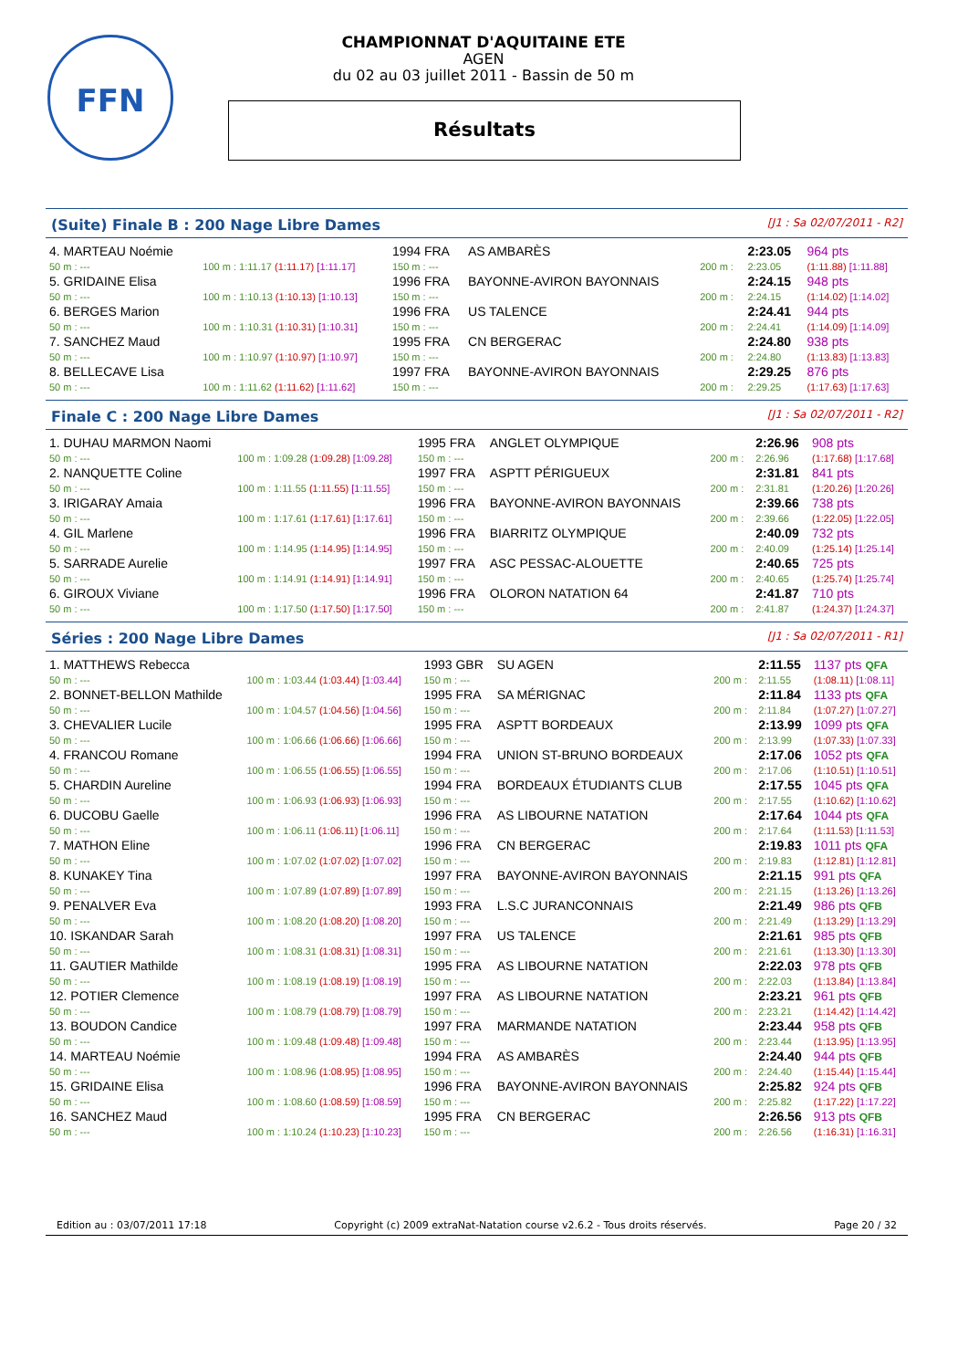FFN
CHAMPIONNAT D'AQUITAINE ETE
AGEN
du 02 au 03 juillet 2011 - Bassin de 50 m
Résultats
(Suite) Finale B : 200 Nage Libre Dames [J1 : Sa 02/07/2011 - R2]
| 4. MARTEAU Noémie | | 1994 FRA | AS AMBARÈS | | 2:23.05 | 964 pts |
| 50 m : --- | 100 m : 1:11.17 (1:11.17) [1:11.17] | 150 m : --- | | 200 m : | 2:23.05 | (1:11.88) [1:11.88] |
| 5. GRIDAINE Elisa | | 1996 FRA | BAYONNE-AVIRON BAYONNAIS | | 2:24.15 | 948 pts |
| 50 m : --- | 100 m : 1:10.13 (1:10.13) [1:10.13] | 150 m : --- | | 200 m : | 2:24.15 | (1:14.02) [1:14.02] |
| 6. BERGES Marion | | 1996 FRA | US TALENCE | | 2:24.41 | 944 pts |
| 50 m : --- | 100 m : 1:10.31 (1:10.31) [1:10.31] | 150 m : --- | | 200 m : | 2:24.41 | (1:14.09) [1:14.09] |
| 7. SANCHEZ Maud | | 1995 FRA | CN BERGERAC | | 2:24.80 | 938 pts |
| 50 m : --- | 100 m : 1:10.97 (1:10.97) [1:10.97] | 150 m : --- | | 200 m : | 2:24.80 | (1:13.83) [1:13.83] |
| 8. BELLECAVE Lisa | | 1997 FRA | BAYONNE-AVIRON BAYONNAIS | | 2:29.25 | 876 pts |
| 50 m : --- | 100 m : 1:11.62 (1:11.62) [1:11.62] | 150 m : --- | | 200 m : | 2:29.25 | (1:17.63) [1:17.63] |
Finale C : 200 Nage Libre Dames [J1 : Sa 02/07/2011 - R2]
| 1. DUHAU MARMON Naomi | | 1995 FRA | ANGLET OLYMPIQUE | | 2:26.96 | 908 pts |
| 50 m : --- | 100 m : 1:09.28 (1:09.28) [1:09.28] | 150 m : --- | | 200 m : | 2:26.96 | (1:17.68) [1:17.68] |
| 2. NANQUETTE Coline | | 1997 FRA | ASPTT PÉRIGUEUX | | 2:31.81 | 841 pts |
| 50 m : --- | 100 m : 1:11.55 (1:11.55) [1:11.55] | 150 m : --- | | 200 m : | 2:31.81 | (1:20.26) [1:20.26] |
| 3. IRIGARAY Amaia | | 1996 FRA | BAYONNE-AVIRON BAYONNAIS | | 2:39.66 | 738 pts |
| 50 m : --- | 100 m : 1:17.61 (1:17.61) [1:17.61] | 150 m : --- | | 200 m : | 2:39.66 | (1:22.05) [1:22.05] |
| 4. GIL Marlene | | 1996 FRA | BIARRITZ OLYMPIQUE | | 2:40.09 | 732 pts |
| 50 m : --- | 100 m : 1:14.95 (1:14.95) [1:14.95] | 150 m : --- | | 200 m : | 2:40.09 | (1:25.14) [1:25.14] |
| 5. SARRADE Aurelie | | 1997 FRA | ASC PESSAC-ALOUETTE | | 2:40.65 | 725 pts |
| 50 m : --- | 100 m : 1:14.91 (1:14.91) [1:14.91] | 150 m : --- | | 200 m : | 2:40.65 | (1:25.74) [1:25.74] |
| 6. GIROUX Viviane | | 1996 FRA | OLORON NATATION 64 | | 2:41.87 | 710 pts |
| 50 m : --- | 100 m : 1:17.50 (1:17.50) [1:17.50] | 150 m : --- | | 200 m : | 2:41.87 | (1:24.37) [1:24.37] |
Séries : 200 Nage Libre Dames [J1 : Sa 02/07/2011 - R1]
| 1. MATTHEWS Rebecca | | 1993 GBR | SU AGEN | | 2:11.55 | 1137 pts QFA |
| 50 m : --- | 100 m : 1:03.44 (1:03.44) [1:03.44] | 150 m : --- | | 200 m : | 2:11.55 | (1:08.11) [1:08.11] |
| 2. BONNET-BELLON Mathilde | | 1995 FRA | SA MÉRIGNAC | | 2:11.84 | 1133 pts QFA |
| 50 m : --- | 100 m : 1:04.57 (1:04.56) [1:04.56] | 150 m : --- | | 200 m : | 2:11.84 | (1:07.27) [1:07.27] |
| 3. CHEVALIER Lucile | | 1995 FRA | ASPTT BORDEAUX | | 2:13.99 | 1099 pts QFA |
| 50 m : --- | 100 m : 1:06.66 (1:06.66) [1:06.66] | 150 m : --- | | 200 m : | 2:13.99 | (1:07.33) [1:07.33] |
| 4. FRANCOU Romane | | 1994 FRA | UNION ST-BRUNO BORDEAUX | | 2:17.06 | 1052 pts QFA |
| 50 m : --- | 100 m : 1:06.55 (1:06.55) [1:06.55] | 150 m : --- | | 200 m : | 2:17.06 | (1:10.51) [1:10.51] |
| 5. CHARDIN Aureline | | 1994 FRA | BORDEAUX ÉTUDIANTS CLUB | | 2:17.55 | 1045 pts QFA |
| 50 m : --- | 100 m : 1:06.93 (1:06.93) [1:06.93] | 150 m : --- | | 200 m : | 2:17.55 | (1:10.62) [1:10.62] |
| 6. DUCOBU Gaelle | | 1996 FRA | AS LIBOURNE NATATION | | 2:17.64 | 1044 pts QFA |
| 50 m : --- | 100 m : 1:06.11 (1:06.11) [1:06.11] | 150 m : --- | | 200 m : | 2:17.64 | (1:11.53) [1:11.53] |
| 7. MATHON Eline | | 1996 FRA | CN BERGERAC | | 2:19.83 | 1011 pts QFA |
| 50 m : --- | 100 m : 1:07.02 (1:07.02) [1:07.02] | 150 m : --- | | 200 m : | 2:19.83 | (1:12.81) [1:12.81] |
| 8. KUNAKEY Tina | | 1997 FRA | BAYONNE-AVIRON BAYONNAIS | | 2:21.15 | 991 pts QFA |
| 50 m : --- | 100 m : 1:07.89 (1:07.89) [1:07.89] | 150 m : --- | | 200 m : | 2:21.15 | (1:13.26) [1:13.26] |
| 9. PENALVER Eva | | 1993 FRA | L.S.C JURANCONNAIS | | 2:21.49 | 986 pts QFB |
| 50 m : --- | 100 m : 1:08.20 (1:08.20) [1:08.20] | 150 m : --- | | 200 m : | 2:21.49 | (1:13.29) [1:13.29] |
| 10. ISKANDAR Sarah | | 1997 FRA | US TALENCE | | 2:21.61 | 985 pts QFB |
| 50 m : --- | 100 m : 1:08.31 (1:08.31) [1:08.31] | 150 m : --- | | 200 m : | 2:21.61 | (1:13.30) [1:13.30] |
| 11. GAUTIER Mathilde | | 1995 FRA | AS LIBOURNE NATATION | | 2:22.03 | 978 pts QFB |
| 50 m : --- | 100 m : 1:08.19 (1:08.19) [1:08.19] | 150 m : --- | | 200 m : | 2:22.03 | (1:13.84) [1:13.84] |
| 12. POTIER Clemence | | 1997 FRA | AS LIBOURNE NATATION | | 2:23.21 | 961 pts QFB |
| 50 m : --- | 100 m : 1:08.79 (1:08.79) [1:08.79] | 150 m : --- | | 200 m : | 2:23.21 | (1:14.42) [1:14.42] |
| 13. BOUDON Candice | | 1997 FRA | MARMANDE NATATION | | 2:23.44 | 958 pts QFB |
| 50 m : --- | 100 m : 1:09.48 (1:09.48) [1:09.48] | 150 m : --- | | 200 m : | 2:23.44 | (1:13.95) [1:13.95] |
| 14. MARTEAU Noémie | | 1994 FRA | AS AMBARÈS | | 2:24.40 | 944 pts QFB |
| 50 m : --- | 100 m : 1:08.96 (1:08.95) [1:08.95] | 150 m : --- | | 200 m : | 2:24.40 | (1:15.44) [1:15.44] |
| 15. GRIDAINE Elisa | | 1996 FRA | BAYONNE-AVIRON BAYONNAIS | | 2:25.82 | 924 pts QFB |
| 50 m : --- | 100 m : 1:08.60 (1:08.59) [1:08.59] | 150 m : --- | | 200 m : | 2:25.82 | (1:17.22) [1:17.22] |
| 16. SANCHEZ Maud | | 1995 FRA | CN BERGERAC | | 2:26.56 | 913 pts QFB |
| 50 m : --- | 100 m : 1:10.24 (1:10.23) [1:10.23] | 150 m : --- | | 200 m : | 2:26.56 | (1:16.31) [1:16.31] |
Edition au : 03/07/2011 17:18 Copyright (c) 2009 extraNat-Natation course v2.6.2 - Tous droits réservés. Page 20 / 32